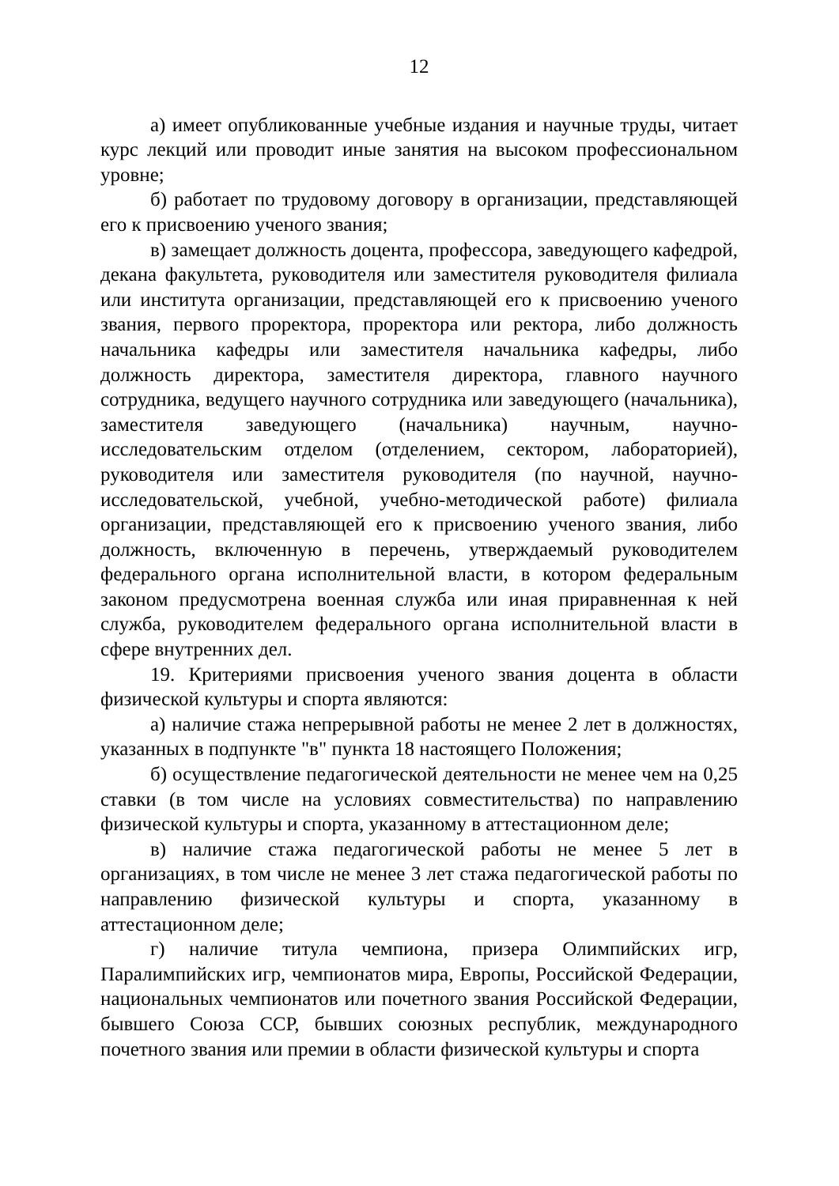12
а) имеет опубликованные учебные издания и научные труды, читает курс лекций или проводит иные занятия на высоком профессиональном уровне;
б) работает по трудовому договору в организации, представляющей его к присвоению ученого звания;
в) замещает должность доцента, профессора, заведующего кафедрой, декана факультета, руководителя или заместителя руководителя филиала или института организации, представляющей его к присвоению ученого звания, первого проректора, проректора или ректора, либо должность начальника кафедры или заместителя начальника кафедры, либо должность директора, заместителя директора, главного научного сотрудника, ведущего научного сотрудника или заведующего (начальника), заместителя заведующего (начальника) научным, научно-исследовательским отделом (отделением, сектором, лабораторией), руководителя или заместителя руководителя (по научной, научно-исследовательской, учебной, учебно-методической работе) филиала организации, представляющей его к присвоению ученого звания, либо должность, включенную в перечень, утверждаемый руководителем федерального органа исполнительной власти, в котором федеральным законом предусмотрена военная служба или иная приравненная к ней служба, руководителем федерального органа исполнительной власти в сфере внутренних дел.
19. Критериями присвоения ученого звания доцента в области физической культуры и спорта являются:
а) наличие стажа непрерывной работы не менее 2 лет в должностях, указанных в подпункте "в" пункта 18 настоящего Положения;
б) осуществление педагогической деятельности не менее чем на 0,25 ставки (в том числе на условиях совместительства) по направлению физической культуры и спорта, указанному в аттестационном деле;
в) наличие стажа педагогической работы не менее 5 лет в организациях, в том числе не менее 3 лет стажа педагогической работы по направлению физической культуры и спорта, указанному в аттестационном деле;
г) наличие титула чемпиона, призера Олимпийских игр, Паралимпийских игр, чемпионатов мира, Европы, Российской Федерации, национальных чемпионатов или почетного звания Российской Федерации, бывшего Союза ССР, бывших союзных республик, международного почетного звания или премии в области физической культуры и спорта